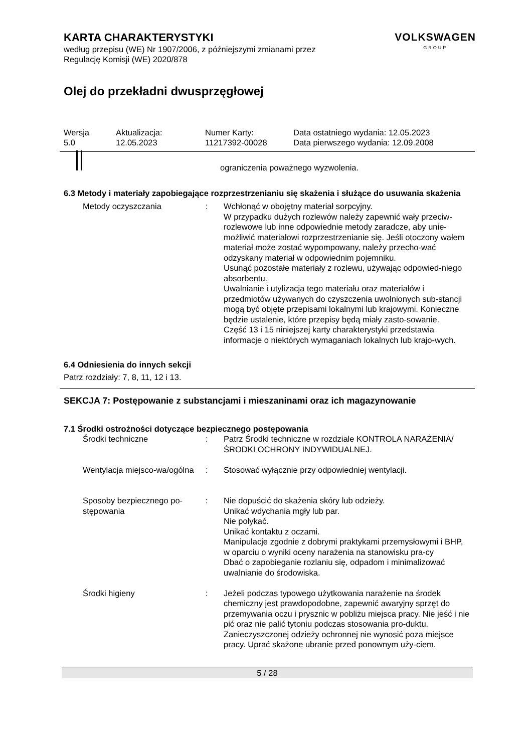KARTA CHARAKTERYSTYKI
według przepisu (WE) Nr 1907/2006, z późniejszymi zmianami przez
Regulację Komisji (WE) 2020/878
VOLKSWAGEN
GROUP
Olej do przekładni dwusprzęgłowej
| Wersja 5.0 | Aktualizacja: 12.05.2023 | Numer Karty: 11217392-00028 | Data ostatniego wydania: 12.05.2023 Data pierwszego wydania: 12.09.2008 |
ograniczenia poważnego wyzwolenia.
6.3 Metody i materiały zapobiegające rozprzestrzenianiu się skażenia i służące do usuwania skażenia
| Metody oczyszczania | : | Wchłonąć w obojętny materiał sorpcyjny. W przypadku dużych rozlewów należy zapewnić wały przeciw-rozlewowe lub inne odpowiednie metody zaradcze, aby unie-możliwić materiałowi rozprzestrzenianie się. Jeśli otoczony wałem materiał może zostać wypompowany, należy przecho-wać odzyskany materiał w odpowiednim pojemniku. Usunąć pozostałe materiały z rozlewu, używając odpowied-niego absorbentu. Uwalnianie i utylizacja tego materiału oraz materiałów i przedmiotów używanych do czyszczenia uwolnionych sub-stancji mogą być objęte przepisami lokalnymi lub krajowymi. Konieczne będzie ustalenie, które przepisy będą miały zasto-sowanie. Część 13 i 15 niniejszej karty charakterystyki przedstawia informacje o niektórych wymaganiach lokalnych lub krajo-wych. |
6.4 Odniesienia do innych sekcji
Patrz rozdziały: 7, 8, 11, 12 i 13.
SEKCJA 7: Postępowanie z substancjami i mieszaninami oraz ich magazynowanie
7.1 Środki ostrożności dotyczące bezpiecznego postępowania
| Środki techniczne | : | Patrz Środki techniczne w rozdziale KONTROLA NARAŻENIA/ŚRODKI OCHRONY INDYWIDUALNEJ. |
| Wentylacja miejsco-wa/ogólna | : | Stosować wyłącznie przy odpowiedniej wentylacji. |
| Sposoby bezpiecznego po-stępowania | : | Nie dopuścić do skażenia skóry lub odzieży. Unikać wdychania mgły lub par. Nie połykać. Unikać kontaktu z oczami. Manipulacje zgodnie z dobrymi praktykami przemysłowymi i BHP, w oparciu o wyniki oceny narażenia na stanowisku pra-cy Dbać o zapobieganie rozlaniu się, odpadom i minimalizować uwalnianie do środowiska. |
| Środki higieny | : | Jeżeli podczas typowego użytkowania narażenie na środek chemiczny jest prawdopodobne, zapewnić awaryjny sprzęt do przemywania oczu i prysznic w pobliżu miejsca pracy. Nie jeść i nie pić oraz nie palić tytoniu podczas stosowania pro-duktu. Zanieczyszczonej odzieży ochronnej nie wynosić poza miejsce pracy. Uprać skażone ubranie przed ponownym uży-ciem. |
5 / 28